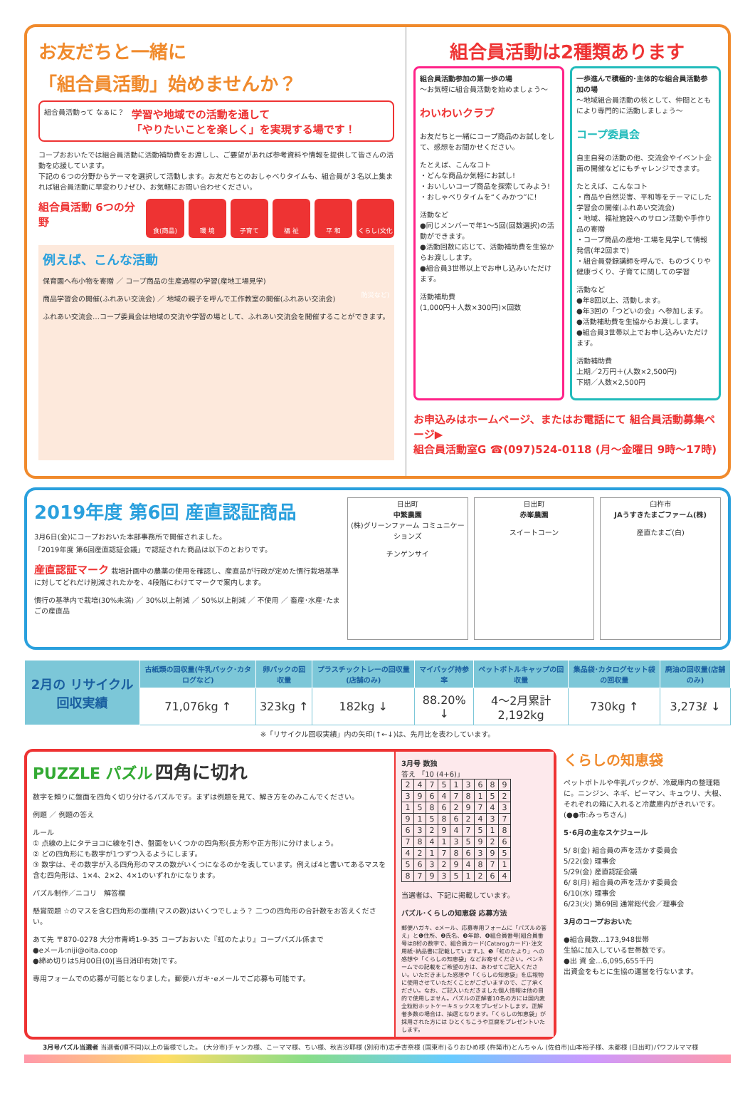お友だちと一緒に
「組合員活動」始めませんか？
組合員活動って なぁに？
学習や地域での活動を通して
「やりたいことを楽しく」を実現する場です！
コープおおいたでは組合員活動に活動補助費をお渡しし、ご要望があれば参考資料や情報を提供して皆さんの活動を応援しています。
下記の６つの分野からテーマを選択して活動します。お友だちとのおしゃべりタイムも、組合員が３名以上集まれば組合員活動に早変わり♪ぜひ、お気軽にお問い合わせください。
組合員活動 6つの分野
食(商品) 環 境 子育て 福 祉 平 和 くらし(文化 防災など)
例えば、こんな活動
保育園へ布小物を寄贈 ／ コープ商品の生産過程の学習(産地工場見学)
商品学習会の開催(ふれあい交流会) ／ 地域の親子を呼んで工作教室の開催(ふれあい交流会)
ふれあい交流会…コープ委員会は地域の交流や学習の場として、ふれあい交流会を開催することができます。
組合員活動は2種類あります
組合員活動参加の第一歩の場
～お気軽に組合員活動を始めましょう～
わいわいクラブ
お友だちと一緒にコープ商品のお試しをして、感想をお聞かせください。
たとえば、こんなコト
・どんな商品か気軽にお試し!
・おいしいコープ商品を探索してみよう!
・おしゃべりタイムを“くみかつ”に!
活動など
●同じメンバーで年1～5回(回数選択)の活動ができます。
●活動回数に応じて、活動補助費を生協からお渡しします。
●組合員3世帯以上でお申し込みいただけます。
活動補助費
(1,000円＋人数×300円)×回数
一歩進んで積極的･主体的な組合員活動参加の場
～地域組合員活動の核として、仲間とともにより専門的に活動しましょう～
コープ委員会
自主自発の活動の他、交流会やイベント企画の開催などにもチャレンジできます。
たとえば、こんなコト
・商品や自然災害、平和等をテーマにした学習会の開催(ふれあい交流会)
・地域、福祉施設へのサロン活動や手作り品の寄贈
・コープ商品の産地･工場を見学して情報発信(年2回まで)
・組合員登録講師を呼んで、ものづくりや健康づくり、子育てに関しての学習
活動など
●年8回以上、活動します。
●年3回の「つどいの会」へ参加します。
●活動補助費を生協からお渡しします。
●組合員3世帯以上でお申し込みいただけます。
活動補助費
上期／2万円＋(人数×2,500円)
下期／人数×2,500円
お申込みはホームページ、またはお電話にて 組合員活動募集ページ▶
組合員活動室G ☎(097)524-0118 (月～金曜日 9時～17時)
2019年度 第6回 産直認証商品
3月6日(金)にコープおおいた本部事務所で開催されました。
「2019年度 第6回産直認証会議」で認証された商品は以下のとおりです。
産直認証マーク 栽培計画中の農薬の使用を確認し、産直品が行政が定めた慣行栽培基準に対してどれだけ削減されたかを、4段階にわけてマークで案内します。
慣行の基準内で栽培(30%未満) ／ 30%以上削減 ／ 50%以上削減 ／ 不使用 ／ 畜産･水産･たまごの産直品
日出町
中繁農園
(株)グリーンファーム コミュニケーションズ
チンゲンサイ
日出町
赤峯農園
スイートコーン
臼杵市
JAうすきたまごファーム(株)
産直たまご(白)
| 2月の リサイクル 回収実績 | 古紙類の回収量(牛乳パック･カタログなど) | 卵パックの回収量 | プラスチックトレーの回収量(店舗のみ) | マイバッグ持参率 | ペットボトルキャップの回収量 | 集品袋･カタログセット袋の回収量 | 廃油の回収量(店舗のみ) |
| --- | --- | --- | --- | --- | --- | --- | --- |
| | 71,076kg ↑ | 323kg ↑ | 182kg ↓ | 88.20% ↓ | 4～2月累計 2,192kg | 730kg ↑ | 3,273ℓ ↓ |
※「リサイクル回収実績」内の矢印(↑←↓)は、先月比を表わしています。
PUZZLE パズル 四角に切れ
数字を頼りに盤面を四角く切り分けるパズルです。まずは例題を見て、解き方をのみこんでください。
例題 ／ 例題の答え
ルール
① 点線の上にタテヨコに線を引き、盤面をいくつかの四角形(長方形や正方形)に分けましょう。
② どの四角形にも数字が1つずつ入るようにします。
③ 数字は、その数字が入る四角形のマスの数がいくつになるのかを表しています。例えば4と書いてあるマスを含む四角形は、1×4、2×2、4×1のいずれかになります。
パズル制作／ニコリ　解答欄
懸賞問題 ☆のマスを含む四角形の面積(マスの数)はいくつでしょう？ 二つの四角形の合計数をお答えください。
あて先 〒870-0278 大分市青崎1-9-35 コープおおいた『虹のたより』コープパズル係まで
●eメール:niji@oita.coop
●締め切りは5月00日(0)[当日消印有効]です。
専用フォームでの応募が可能となりました。郵便ハガキ･eメールでご応募も可能です。
3月号 数独
答え 「10 (4+6)」
| 2 | 4 | 7 | 5 | 1 | 3 | 6 | 8 | 9 |
| 3 | 9 | 6 | 4 | 7 | 8 | 1 | 5 | 2 |
| 1 | 5 | 8 | 6 | 2 | 9 | 7 | 4 | 3 |
| 9 | 1 | 5 | 8 | 6 | 2 | 4 | 3 | 7 |
| 6 | 3 | 2 | 9 | 4 | 7 | 5 | 1 | 8 |
| 7 | 8 | 4 | 1 | 3 | 5 | 9 | 2 | 6 |
| 4 | 2 | 1 | 7 | 8 | 6 | 3 | 9 | 5 |
| 5 | 6 | 3 | 2 | 9 | 4 | 8 | 7 | 1 |
| 8 | 7 | 9 | 3 | 5 | 1 | 2 | 6 | 4 |
当選者は、下記に掲載しています。
パズル･くらしの知恵袋 応募方法
郵便ハガキ、eメール、応募専用フォームに「パズルの答え」と❶住所、❷氏名、❸年齢、❹組合員番号[組合員番号は8桁の数字で、組合員カード(Catarogカード)･注文用紙･納品書に記載しています。]、❺「虹のたより」への感想や「くらしの知恵袋」などお寄せください。ペンネームでの記載をご希望の方は、あわせてご記入ください。いただきました感想や「くらしの知恵袋」を広報物に使用させていただくことがございますので、ご了承ください。なお、ご記入いただきました個人情報は他の目的で使用しません。パズルの正解者10名の方には国内麦 全粒粉ホットケーキミックスをプレゼントします。正解者多数の場合は、抽選となります。「くらしの知恵袋」が採用された方には ひとくちこうや豆腐をプレゼントいたします。
くらしの知恵袋
ペットボトルや牛乳パックが、冷蔵庫内の整理箱に。ニンジン、ネギ、ピーマン、キュウリ、大根、それぞれの箱に入れると冷蔵庫内がきれいです。(●●市:みっちさん)
5･6月の主なスケジュール
5/ 8(金) 組合員の声を活かす委員会
5/22(金) 理事会
5/29(金) 産直認証会議
6/ 8(月) 組合員の声を活かす委員会
6/10(水) 理事会
6/23(火) 第69回 通常総代会／理事会
3月のコープおおいた
●組合員数…173,948世帯
生協に加入している世帯数です。
●出 資 金…6,095,655千円
出資金をもとに生協の運営を行ないます。
3月号パズル当選者 当選者(順不同)以上の皆様でした。 (大分市)チャンカ様、こーママ様、ちい様、秋吉沙耶様 (別府市)志手杏奈様 (国東市)るりおひめ様 (杵築市)とんちゃん (佐伯市)山本裕子様、未都様 (日出町)パワフルママ様